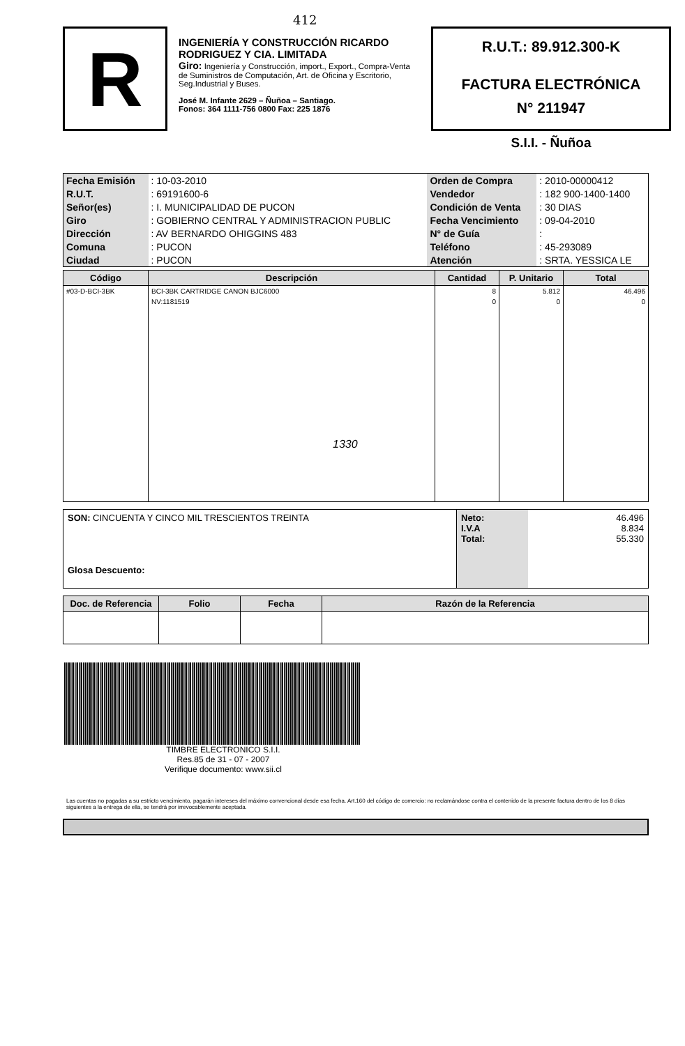412
R
INGENIERÍA Y CONSTRUCCIÓN RICARDO RODRIGUEZ Y CIA. LIMITADA
Giro: Ingeniería y Construcción, import., Export., Compra-Venta de Suministros de Computación, Art. de Oficina y Escritorio, Seg.Industrial y Buses.
José M. Infante 2629 – Ñuñoa – Santiago.
Fonos: 364 1111-756 0800 Fax: 225 1876
R.U.T.: 89.912.300-K
FACTURA ELECTRÓNICA
N° 211947
S.I.I. - Ñuñoa
| Fecha Emisión | : 10-03-2010 | Orden de Compra | : 2010-00000412 |
| R.U.T. | : 69191600-6 | Vendedor | : 182 900-1400-1400 |
| Señor(es) | : I. MUNICIPALIDAD DE PUCON | Condición de Venta | : 30 DIAS |
| Giro | : GOBIERNO CENTRAL Y ADMINISTRACION PUBLIC | Fecha Vencimiento | : 09-04-2010 |
| Dirección | : AV BERNARDO OHIGGINS 483 | N° de Guía | : |
| Comuna | : PUCON | Teléfono | : 45-293089 |
| Ciudad | : PUCON | Atención | : SRTA. YESSICA LE |
| Código | Descripción | Cantidad | P. Unitario | Total |
| --- | --- | --- | --- | --- |
| #03-D-BCI-3BK | BCI-3BK CARTRIDGE CANON BJC6000 | 8 | 5.812 | 46.496 |
| | NV:1181519 1330 | 0 | 0 | 0 |
| SON: CINCUENTA Y CINCO MIL TRESCIENTOS TREINTA Glosa Descuento: | Neto: I.V.A Total: | 46.496 8.834 55.330 |
| Doc. de Referencia | Folio | Fecha | Razón de la Referencia |
| --- | --- | --- | --- |
TIMBRE ELECTRONICO S.I.I.
Res.85 de 31 - 07 - 2007
Verifique documento: www.sii.cl
Las cuentas no pagadas a su estricto vencimiento, pagarán intereses del máximo convencional desde esa fecha. Art.160 del código de comercio: no reclamándose contra el contenido de la presente factura dentro de los 8 días siguientes a la entrega de ella, se tendrá por irrevocablemente aceptada.